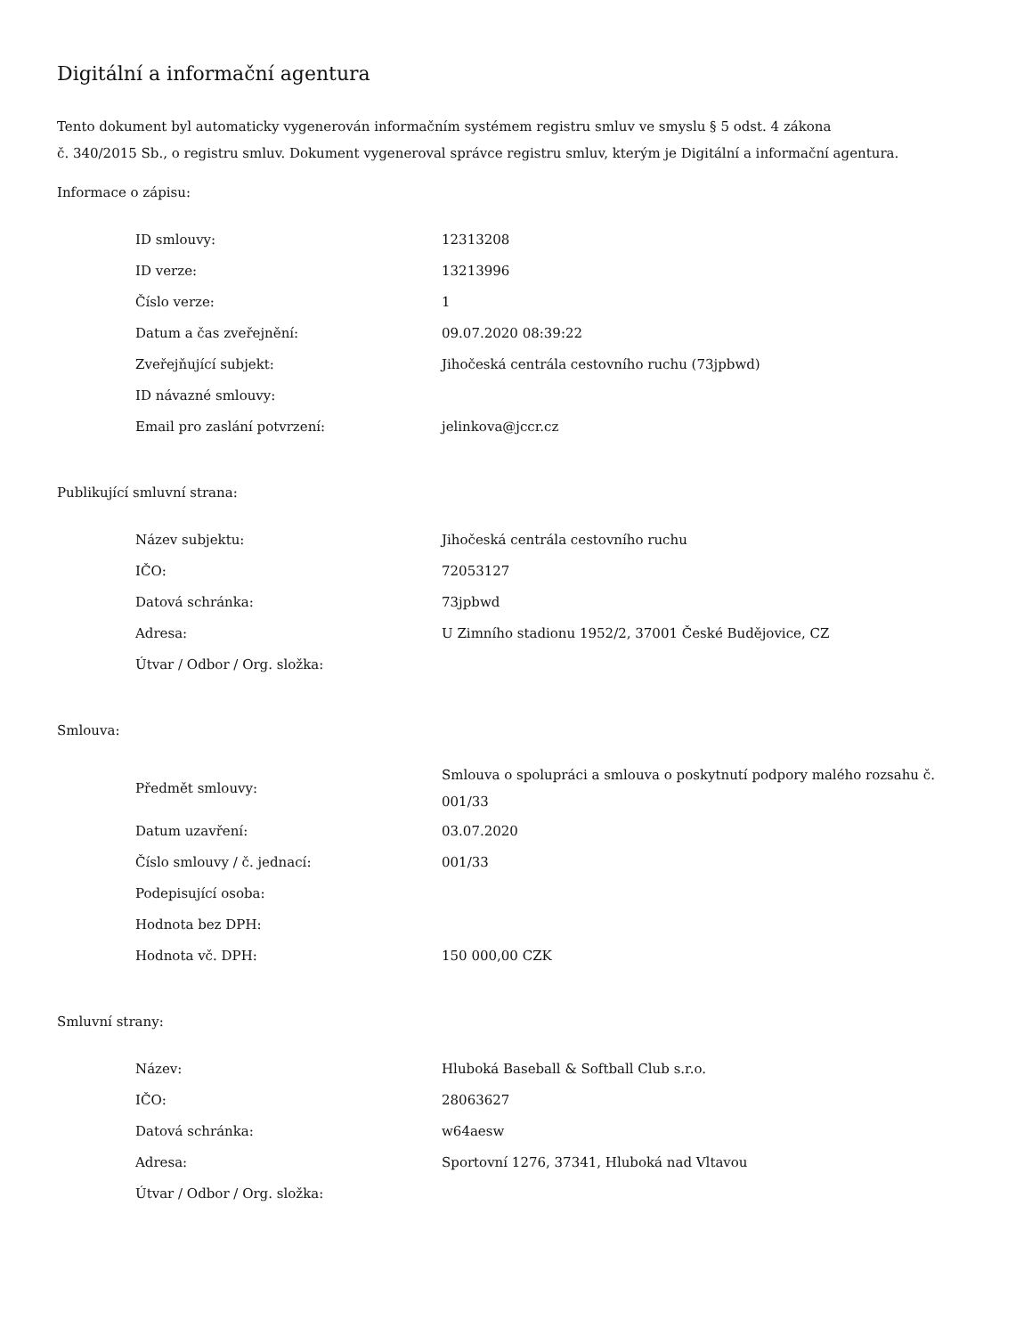Digitální a informační agentura
Tento dokument byl automaticky vygenerován informačním systémem registru smluv ve smyslu § 5 odst. 4 zákona
č. 340/2015 Sb., o registru smluv. Dokument vygeneroval správce registru smluv, kterým je Digitální a informační agentura.
Informace o zápisu:
| ID smlouvy: | 12313208 |
| ID verze: | 13213996 |
| Číslo verze: | 1 |
| Datum a čas zveřejnění: | 09.07.2020 08:39:22 |
| Zveřejňující subjekt: | Jihočeská centrála cestovního ruchu (73jpbwd) |
| ID návazné smlouvy: | |
| Email pro zaslání potvrzení: | jelinkova@jccr.cz |
Publikující smluvní strana:
| Název subjektu: | Jihočeská centrála cestovního ruchu |
| IČO: | 72053127 |
| Datová schránka: | 73jpbwd |
| Adresa: | U Zimního stadionu 1952/2, 37001 České Budějovice, CZ |
| Útvar / Odbor / Org. složka: | |
Smlouva:
| Předmět smlouvy: | Smlouva o spolupráci a smlouva o poskytnutí podpory malého rozsahu č. 001/33 |
| Datum uzavření: | 03.07.2020 |
| Číslo smlouvy / č. jednací: | 001/33 |
| Podepisující osoba: | |
| Hodnota bez DPH: | |
| Hodnota vč. DPH: | 150 000,00 CZK |
Smluvní strany:
| Název: | Hluboká Baseball & Softball Club s.r.o. |
| IČO: | 28063627 |
| Datová schránka: | w64aesw |
| Adresa: | Sportovní 1276, 37341, Hluboká nad Vltavou |
| Útvar / Odbor / Org. složka: | |